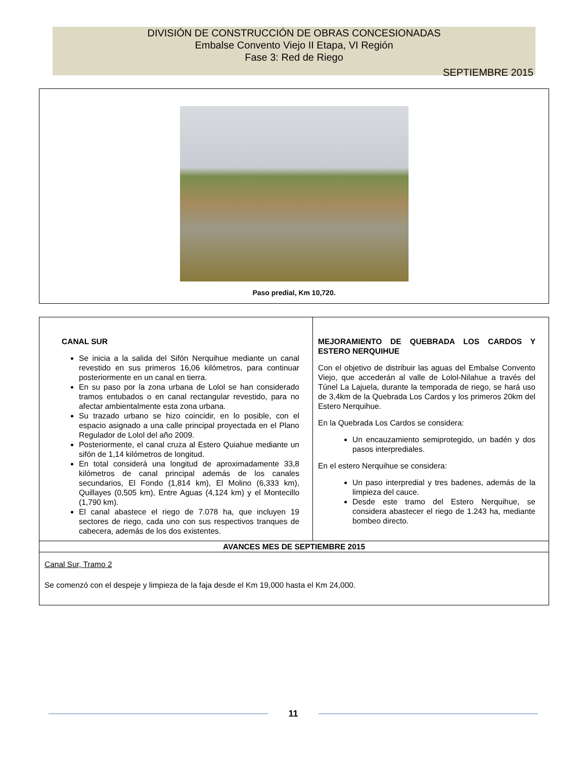DIVISIÓN DE CONSTRUCCIÓN DE OBRAS CONCESIONADAS
Embalse Convento Viejo II Etapa, VI Región
Fase 3: Red de Riego
SEPTIEMBRE 2015
Paso predial, Km 10,720.
| CANAL SUR Se inicia a la salida del Sifón Nerquihue mediante un canal revestido en sus primeros 16,06 kilómetros, para continuar posteriormente en un canal en tierra. En su paso por la zona urbana de Lolol se han considerado tramos entubados o en canal rectangular revestido, para no afectar ambientalmente esta zona urbana. Su trazado urbano se hizo coincidir, en lo posible, con el espacio asignado a una calle principal proyectada en el Plano Regulador de Lolol del año 2009. Posteriormente, el canal cruza al Estero Quiahue mediante un sifón de 1,14 kilómetros de longitud. En total considerá una longitud de aproximadamente 33,8 kilómetros de canal principal además de los canales secundarios, El Fondo (1,814 km), El Molino (6,333 km), Quillayes (0,505 km), Entre Aguas (4,124 km) y el Montecillo (1,790 km). El canal abastece el riego de 7.078 ha, que incluyen 19 sectores de riego, cada uno con sus respectivos tranques de cabecera, además de los dos existentes. | MEJORAMIENTO DE QUEBRADA LOS CARDOS Y ESTERO NERQUIHUE Con el objetivo de distribuir las aguas del Embalse Convento Viejo, que accederán al valle de Lolol-Nilahue a través del Túnel La Lajuela, durante la temporada de riego, se hará uso de 3,4km de la Quebrada Los Cardos y los primeros 20km del Estero Nerquihue. En la Quebrada Los Cardos se considera: Un encauzamiento semiprotegido, un badén y dos pasos interprediales. En el estero Nerquihue se considera: Un paso interpredial y tres badenes, además de la limpieza del cauce. Desde este tramo del Estero Nerquihue, se considera abastecer el riego de 1.243 ha, mediante bombeo directo. |
| AVANCES MES DE SEPTIEMBRE 2015 | |
| Canal Sur, Tramo 2 Se comenzó con el despeje y limpieza de la faja desde el Km 19,000 hasta el Km 24,000. | |
11